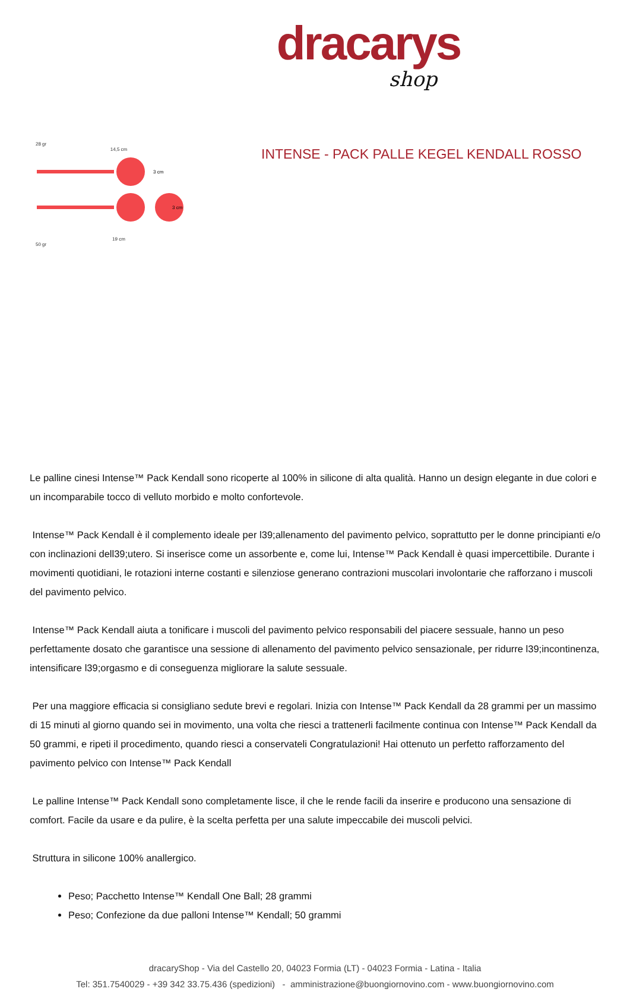dracarys
shop
28 gr
14,5 cm
3 cm
3 cm
19 cm
50 gr
INTENSE - PACK PALLE KEGEL KENDALL ROSSO
Le palline cinesi Intense™ Pack Kendall sono ricoperte al 100% in silicone di alta qualità. Hanno un design elegante in due colori e un incomparabile tocco di velluto morbido e molto confortevole.
Intense™ Pack Kendall è il complemento ideale per l39;allenamento del pavimento pelvico, soprattutto per le donne principianti e/o con inclinazioni dell39;utero. Si inserisce come un assorbente e, come lui, Intense™ Pack Kendall è quasi impercettibile. Durante i movimenti quotidiani, le rotazioni interne costanti e silenziose generano contrazioni muscolari involontarie che rafforzano i muscoli del pavimento pelvico.
Intense™ Pack Kendall aiuta a tonificare i muscoli del pavimento pelvico responsabili del piacere sessuale, hanno un peso perfettamente dosato che garantisce una sessione di allenamento del pavimento pelvico sensazionale, per ridurre l39;incontinenza, intensificare l39;orgasmo e di conseguenza migliorare la salute sessuale.
Per una maggiore efficacia si consigliano sedute brevi e regolari. Inizia con Intense™ Pack Kendall da 28 grammi per un massimo di 15 minuti al giorno quando sei in movimento, una volta che riesci a trattenerli facilmente continua con Intense™ Pack Kendall da 50 grammi, e ripeti il procedimento, quando riesci a conservateli Congratulazioni! Hai ottenuto un perfetto rafforzamento del pavimento pelvico con Intense™ Pack Kendall
Le palline Intense™ Pack Kendall sono completamente lisce, il che le rende facili da inserire e producono una sensazione di comfort. Facile da usare e da pulire, è la scelta perfetta per una salute impeccabile dei muscoli pelvici.
Struttura in silicone 100% anallergico.
Peso; Pacchetto Intense™ Kendall One Ball; 28 grammi
Peso; Confezione da due palloni Intense™ Kendall; 50 grammi
dracaryShop - Via del Castello 20, 04023 Formia (LT) - 04023 Formia - Latina - Italia
Tel: 351.7540029 - +39 342 33.75.436 (spedizioni) - amministrazione@buongiornovino.com - www.buongiornovino.com